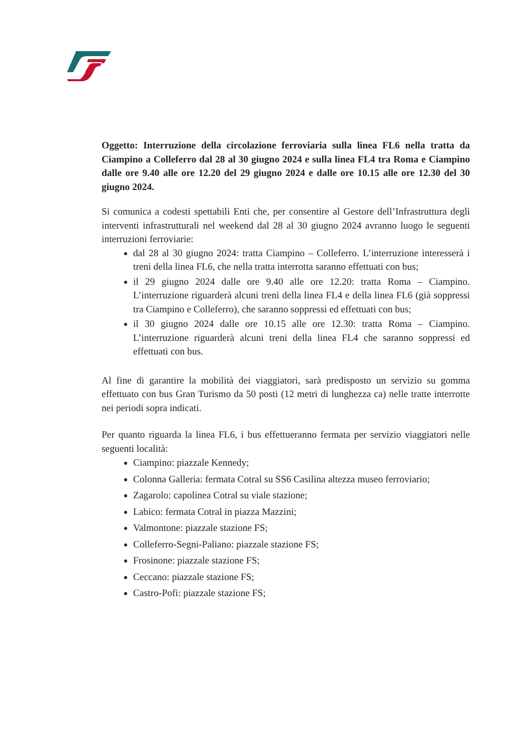Oggetto: Interruzione della circolazione ferroviaria sulla linea FL6 nella tratta da Ciampino a Colleferro dal 28 al 30 giugno 2024 e sulla linea FL4 tra Roma e Ciampino dalle ore 9.40 alle ore 12.20 del 29 giugno 2024 e dalle ore 10.15 alle ore 12.30 del 30 giugno 2024.
Si comunica a codesti spettabili Enti che, per consentire al Gestore dell’Infrastruttura degli interventi infrastrutturali nel weekend dal 28 al 30 giugno 2024 avranno luogo le seguenti interruzioni ferroviarie:
dal 28 al 30 giugno 2024: tratta Ciampino – Colleferro. L’interruzione interesserà i treni della linea FL6, che nella tratta interrotta saranno effettuati con bus;
il 29 giugno 2024 dalle ore 9.40 alle ore 12.20: tratta Roma – Ciampino. L’interruzione riguarderà alcuni treni della linea FL4 e della linea FL6 (già soppressi tra Ciampino e Colleferro), che saranno soppressi ed effettuati con bus;
il 30 giugno 2024 dalle ore 10.15 alle ore 12.30: tratta Roma – Ciampino. L’interruzione riguarderà alcuni treni della linea FL4 che saranno soppressi ed effettuati con bus.
Al fine di garantire la mobilità dei viaggiatori, sarà predisposto un servizio su gomma effettuato con bus Gran Turismo da 50 posti (12 metri di lunghezza ca) nelle tratte interrotte nei periodi sopra indicati.
Per quanto riguarda la linea FL6, i bus effettueranno fermata per servizio viaggiatori nelle seguenti località:
Ciampino: piazzale Kennedy;
Colonna Galleria: fermata Cotral su SS6 Casilina altezza museo ferroviario;
Zagarolo: capolinea Cotral su viale stazione;
Labico: fermata Cotral in piazza Mazzini;
Valmontone: piazzale stazione FS;
Colleferro-Segni-Paliano: piazzale stazione FS;
Frosinone: piazzale stazione FS;
Ceccano: piazzale stazione FS;
Castro-Pofi: piazzale stazione FS;